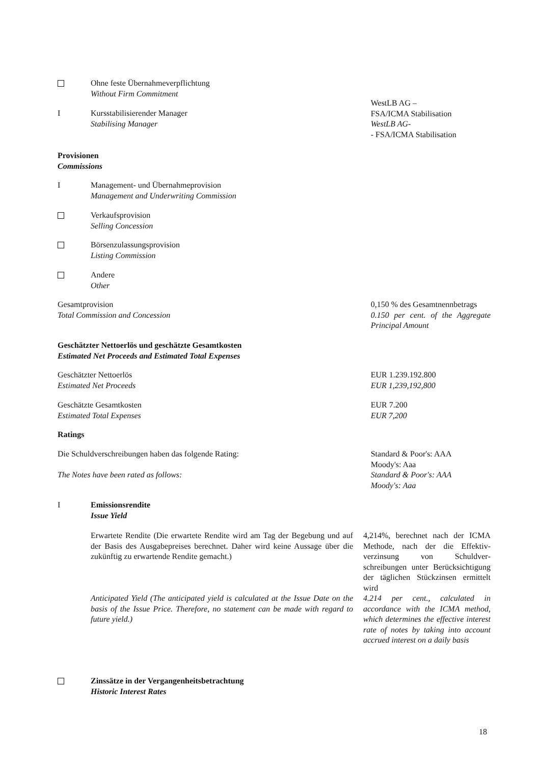Ohne feste Übernahmeverpflichtung
Without Firm Commitment
I Kursstabilisierender Manager
Stabilising Manager
WestLB AG –
FSA/ICMA Stabilisation
WestLB AG-
- FSA/ICMA Stabilisation
Provisionen
Commissions
I Management- und Übernahmeprovision
Management and Underwriting Commission
Verkaufsprovision
Selling Concession
Börsenzulassungsprovision
Listing Commission
Andere
Other
Gesamtprovision
Total Commission and Concession
0,150 % des Gesamtnennbetrags
0.150 per cent. of the Aggregate Principal Amount
Geschätzter Nettoerlös und geschätzte Gesamtkosten
Estimated Net Proceeds and Estimated Total Expenses
Geschätzter Nettoerlös
Estimated Net Proceeds
EUR 1.239.192.800
EUR 1,239,192,800
Geschätzte Gesamtkosten
Estimated Total Expenses
EUR 7.200
EUR 7,200
Ratings
Die Schuldverschreibungen haben das folgende Rating:
The Notes have been rated as follows:
Standard & Poor's: AAA
Moody's: Aaa
Standard & Poor's: AAA
Moody's: Aaa
I Emissionsrendite
Issue Yield
Erwartete Rendite (Die erwartete Rendite wird am Tag der Begebung und auf der Basis des Ausgabepreises berechnet. Daher wird keine Aussage über die zukünftig zu erwartende Rendite gemacht.)
Anticipated Yield (The anticipated yield is calculated at the Issue Date on the basis of the Issue Price. Therefore, no statement can be made with regard to future yield.)
4,214%, berechnet nach der ICMA Methode, nach der die Effektiv­verzinsung von Schuldver­schreibungen unter Berück­sichtigung der täglichen Stück­zinsen ermittelt wird
4.214 per cent., calculated in accordance with the ICMA method, which determines the effective interest rate of notes by taking into account accrued interest on a daily basis
Zinssätze in der Vergangenheitsbetrachtung
Historic Interest Rates
18